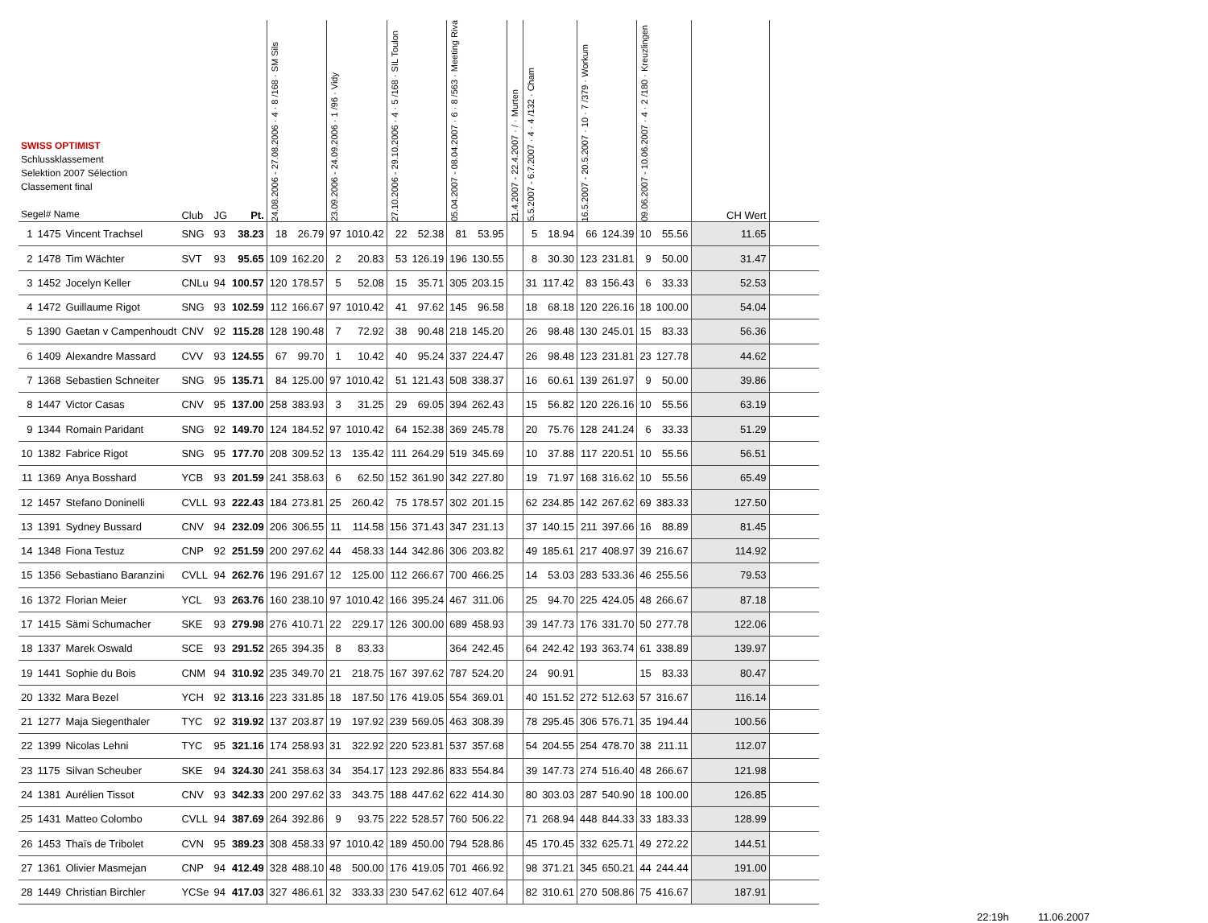| SWISS OPTIMIST Schlussklassement Selektion 2007 Sélection Classement final Segel# Name | | | Club | JG | Pt. | 24.08.2006 - 27.08.2006 · 4 · 8 /168 · SM Sils | | 23.09.2006 - 24.09.2006 · 1 /96 · Vidy | | 27.10.2006 - 29.10.2006 · 4 · 5 /168 · SIL Toulon | | 05.04.2007 - 08.04.2007 · 6 · 8 /563 · Meeting Riva | | 21.4.2007 - 22.4.2007 · / · Murten | | 5.5.2007 - 6.7.2007 · 4 · 4 /132 · Cham | | 16.5.2007 - 20.5.2007 · 10 · 7 /379 · Workum | | 09.06.2007 - 10.06.2007 · 4 · 2 /180 · Kreuzlingen | | CH Wert | |
| --- | --- | --- | --- | --- | --- | --- | --- | --- | --- | --- | --- | --- | --- | --- | --- | --- | --- | --- | --- | --- | --- | --- | --- |
| 1 | 1475 | Vincent Trachsel | SNG | 93 | 38.23 | 18 | 26.79 | 97 | 1010.42 | 22 | 52.38 | 81 | 53.95 | | | 5 | 18.94 | 66 | 124.39 | 10 | 55.56 | 11.65 | |
| 2 | 1478 | Tim Wächter | SVT | 93 | 95.65 | 109 | 162.20 | 2 | 20.83 | 53 | 126.19 | 196 | 130.55 | | | 8 | 30.30 | 123 | 231.81 | 9 | 50.00 | 31.47 | |
| 3 | 1452 | Jocelyn Keller | CNLu | 94 | 100.57 | 120 | 178.57 | 5 | 52.08 | 15 | 35.71 | 305 | 203.15 | | | 31 | 117.42 | 83 | 156.43 | 6 | 33.33 | 52.53 | |
| 4 | 1472 | Guillaume Rigot | SNG | 93 | 102.59 | 112 | 166.67 | 97 | 1010.42 | 41 | 97.62 | 145 | 96.58 | | | 18 | 68.18 | 120 | 226.16 | 18 | 100.00 | 54.04 | |
| 5 | 1390 | Gaetan v Campenhoudt | CNV | 92 | 115.28 | 128 | 190.48 | 7 | 72.92 | 38 | 90.48 | 218 | 145.20 | | | 26 | 98.48 | 130 | 245.01 | 15 | 83.33 | 56.36 | |
| 6 | 1409 | Alexandre Massard | CVV | 93 | 124.55 | 67 | 99.70 | 1 | 10.42 | 40 | 95.24 | 337 | 224.47 | | | 26 | 98.48 | 123 | 231.81 | 23 | 127.78 | 44.62 | |
| 7 | 1368 | Sebastien Schneiter | SNG | 95 | 135.71 | 84 | 125.00 | 97 | 1010.42 | 51 | 121.43 | 508 | 338.37 | | | 16 | 60.61 | 139 | 261.97 | 9 | 50.00 | 39.86 | |
| 8 | 1447 | Victor Casas | CNV | 95 | 137.00 | 258 | 383.93 | 3 | 31.25 | 29 | 69.05 | 394 | 262.43 | | | 15 | 56.82 | 120 | 226.16 | 10 | 55.56 | 63.19 | |
| 9 | 1344 | Romain Paridant | SNG | 92 | 149.70 | 124 | 184.52 | 97 | 1010.42 | 64 | 152.38 | 369 | 245.78 | | | 20 | 75.76 | 128 | 241.24 | 6 | 33.33 | 51.29 | |
| 10 | 1382 | Fabrice Rigot | SNG | 95 | 177.70 | 208 | 309.52 | 13 | 135.42 | 111 | 264.29 | 519 | 345.69 | | | 10 | 37.88 | 117 | 220.51 | 10 | 55.56 | 56.51 | |
| 11 | 1369 | Anya Bosshard | YCB | 93 | 201.59 | 241 | 358.63 | 6 | 62.50 | 152 | 361.90 | 342 | 227.80 | | | 19 | 71.97 | 168 | 316.62 | 10 | 55.56 | 65.49 | |
| 12 | 1457 | Stefano Doninelli | CVLL | 93 | 222.43 | 184 | 273.81 | 25 | 260.42 | 75 | 178.57 | 302 | 201.15 | | | 62 | 234.85 | 142 | 267.62 | 69 | 383.33 | 127.50 | |
| 13 | 1391 | Sydney Bussard | CNV | 94 | 232.09 | 206 | 306.55 | 11 | 114.58 | 156 | 371.43 | 347 | 231.13 | | | 37 | 140.15 | 211 | 397.66 | 16 | 88.89 | 81.45 | |
| 14 | 1348 | Fiona Testuz | CNP | 92 | 251.59 | 200 | 297.62 | 44 | 458.33 | 144 | 342.86 | 306 | 203.82 | | | 49 | 185.61 | 217 | 408.97 | 39 | 216.67 | 114.92 | |
| 15 | 1356 | Sebastiano Baranzini | CVLL | 94 | 262.76 | 196 | 291.67 | 12 | 125.00 | 112 | 266.67 | 700 | 466.25 | | | 14 | 53.03 | 283 | 533.36 | 46 | 255.56 | 79.53 | |
| 16 | 1372 | Florian Meier | YCL | 93 | 263.76 | 160 | 238.10 | 97 | 1010.42 | 166 | 395.24 | 467 | 311.06 | | | 25 | 94.70 | 225 | 424.05 | 48 | 266.67 | 87.18 | |
| 17 | 1415 | Sämi Schumacher | SKE | 93 | 279.98 | 276 | 410.71 | 22 | 229.17 | 126 | 300.00 | 689 | 458.93 | | | 39 | 147.73 | 176 | 331.70 | 50 | 277.78 | 122.06 | |
| 18 | 1337 | Marek Oswald | SCE | 93 | 291.52 | 265 | 394.35 | 8 | 83.33 | | | 364 | 242.45 | | | 64 | 242.42 | 193 | 363.74 | 61 | 338.89 | 139.97 | |
| 19 | 1441 | Sophie du Bois | CNM | 94 | 310.92 | 235 | 349.70 | 21 | 218.75 | 167 | 397.62 | 787 | 524.20 | | | 24 | 90.91 | | | 15 | 83.33 | 80.47 | |
| 20 | 1332 | Mara Bezel | YCH | 92 | 313.16 | 223 | 331.85 | 18 | 187.50 | 176 | 419.05 | 554 | 369.01 | | | 40 | 151.52 | 272 | 512.63 | 57 | 316.67 | 116.14 | |
| 21 | 1277 | Maja Siegenthaler | TYC | 92 | 319.92 | 137 | 203.87 | 19 | 197.92 | 239 | 569.05 | 463 | 308.39 | | | 78 | 295.45 | 306 | 576.71 | 35 | 194.44 | 100.56 | |
| 22 | 1399 | Nicolas Lehni | TYC | 95 | 321.16 | 174 | 258.93 | 31 | 322.92 | 220 | 523.81 | 537 | 357.68 | | | 54 | 204.55 | 254 | 478.70 | 38 | 211.11 | 112.07 | |
| 23 | 1175 | Silvan Scheuber | SKE | 94 | 324.30 | 241 | 358.63 | 34 | 354.17 | 123 | 292.86 | 833 | 554.84 | | | 39 | 147.73 | 274 | 516.40 | 48 | 266.67 | 121.98 | |
| 24 | 1381 | Aurélien Tissot | CNV | 93 | 342.33 | 200 | 297.62 | 33 | 343.75 | 188 | 447.62 | 622 | 414.30 | | | 80 | 303.03 | 287 | 540.90 | 18 | 100.00 | 126.85 | |
| 25 | 1431 | Matteo Colombo | CVLL | 94 | 387.69 | 264 | 392.86 | 9 | 93.75 | 222 | 528.57 | 760 | 506.22 | | | 71 | 268.94 | 448 | 844.33 | 33 | 183.33 | 128.99 | |
| 26 | 1453 | Thaïs de Tribolet | CVN | 95 | 389.23 | 308 | 458.33 | 97 | 1010.42 | 189 | 450.00 | 794 | 528.86 | | | 45 | 170.45 | 332 | 625.71 | 49 | 272.22 | 144.51 | |
| 27 | 1361 | Olivier Masmejan | CNP | 94 | 412.49 | 328 | 488.10 | 48 | 500.00 | 176 | 419.05 | 701 | 466.92 | | | 98 | 371.21 | 345 | 650.21 | 44 | 244.44 | 191.00 | |
| 28 | 1449 | Christian Birchler | YCSe | 94 | 417.03 | 327 | 486.61 | 32 | 333.33 | 230 | 547.62 | 612 | 407.64 | | | 82 | 310.61 | 270 | 508.86 | 75 | 416.67 | 187.91 | |
22:19h 11.06.2007